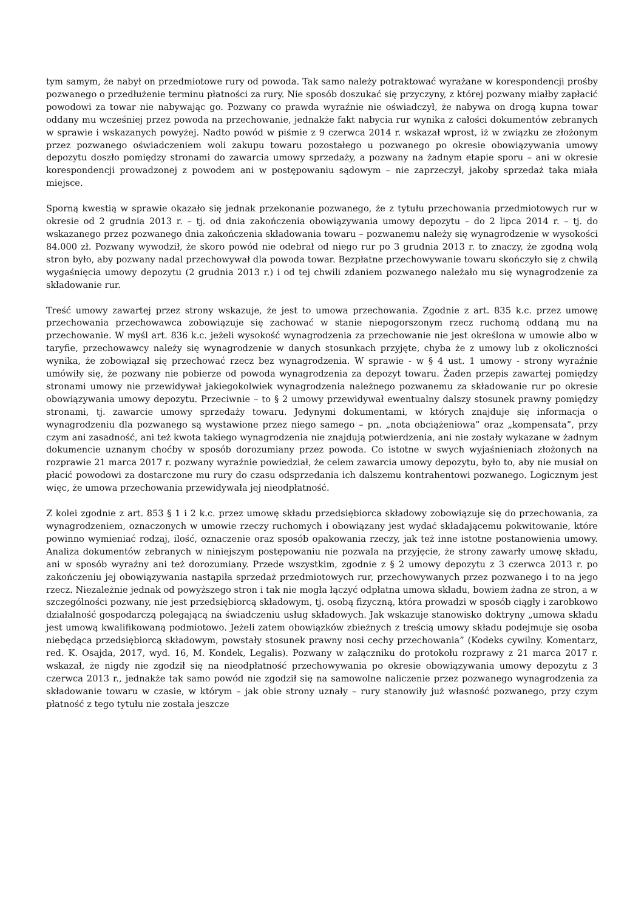tym samym, że nabył on przedmiotowe rury od powoda. Tak samo należy potraktować wyrażane w korespondencji prośby pozwanego o przedłużenie terminu płatności za rury. Nie sposób doszukać się przyczyny, z której pozwany miałby zapłacić powodowi za towar nie nabywając go. Pozwany co prawda wyraźnie nie oświadczył, że nabywa on drogą kupna towar oddany mu wcześniej przez powoda na przechowanie, jednakże fakt nabycia rur wynika z całości dokumentów zebranych w sprawie i wskazanych powyżej. Nadto powód w piśmie z 9 czerwca 2014 r. wskazał wprost, iż w związku ze złożonym przez pozwanego oświadczeniem woli zakupu towaru pozostałego u pozwanego po okresie obowiązywania umowy depozytu doszło pomiędzy stronami do zawarcia umowy sprzedaży, a pozwany na żadnym etapie sporu – ani w okresie korespondencji prowadzonej z powodem ani w postępowaniu sądowym – nie zaprzeczył, jakoby sprzedaż taka miała miejsce.
Sporną kwestią w sprawie okazało się jednak przekonanie pozwanego, że z tytułu przechowania przedmiotowych rur w okresie od 2 grudnia 2013 r. – tj. od dnia zakończenia obowiązywania umowy depozytu – do 2 lipca 2014 r. – tj. do wskazanego przez pozwanego dnia zakończenia składowania towaru – pozwanemu należy się wynagrodzenie w wysokości 84.000 zł. Pozwany wywodził, że skoro powód nie odebrał od niego rur po 3 grudnia 2013 r. to znaczy, że zgodną wolą stron było, aby pozwany nadal przechowywał dla powoda towar. Bezpłatne przechowywanie towaru skończyło się z chwilą wygaśnięcia umowy depozytu (2 grudnia 2013 r.) i od tej chwili zdaniem pozwanego należało mu się wynagrodzenie za składowanie rur.
Treść umowy zawartej przez strony wskazuje, że jest to umowa przechowania. Zgodnie z art. 835 k.c. przez umowę przechowania przechowawca zobowiązuje się zachować w stanie niepogorszonym rzecz ruchomą oddaną mu na przechowanie. W myśl art. 836 k.c. jeżeli wysokość wynagrodzenia za przechowanie nie jest określona w umowie albo w taryfie, przechowawcy należy się wynagrodzenie w danych stosunkach przyjęte, chyba że z umowy lub z okoliczności wynika, że zobowiązał się przechować rzecz bez wynagrodzenia. W sprawie - w § 4 ust. 1 umowy - strony wyraźnie umówiły się, że pozwany nie pobierze od powoda wynagrodzenia za depozyt towaru. Żaden przepis zawartej pomiędzy stronami umowy nie przewidywał jakiegokolwiek wynagrodzenia należnego pozwanemu za składowanie rur po okresie obowiązywania umowy depozytu. Przeciwnie – to § 2 umowy przewidywał ewentualny dalszy stosunek prawny pomiędzy stronami, tj. zawarcie umowy sprzedaży towaru. Jedynymi dokumentami, w których znajduje się informacja o wynagrodzeniu dla pozwanego są wystawione przez niego samego – pn. „nota obciążeniowa” oraz „kompensata”, przy czym ani zasadność, ani też kwota takiego wynagrodzenia nie znajdują potwierdzenia, ani nie zostały wykazane w żadnym dokumencie uznanym choćby w sposób dorozumiany przez powoda. Co istotne w swych wyjaśnieniach złożonych na rozprawie 21 marca 2017 r. pozwany wyraźnie powiedział, że celem zawarcia umowy depozytu, było to, aby nie musiał on płacić powodowi za dostarczone mu rury do czasu odsprzedania ich dalszemu kontrahentowi pozwanego. Logicznym jest więc, że umowa przechowania przewidywała jej nieodpłatność.
Z kolei zgodnie z art. 853 § 1 i 2 k.c. przez umowę składu przedsiębiorca składowy zobowiązuje się do przechowania, za wynagrodzeniem, oznaczonych w umowie rzeczy ruchomych i obowiązany jest wydać składającemu pokwitowanie, które powinno wymieniać rodzaj, ilość, oznaczenie oraz sposób opakowania rzeczy, jak też inne istotne postanowienia umowy. Analiza dokumentów zebranych w niniejszym postępowaniu nie pozwala na przyjęcie, że strony zawarły umowę składu, ani w sposób wyraźny ani też dorozumiany. Przede wszystkim, zgodnie z § 2 umowy depozytu z 3 czerwca 2013 r. po zakończeniu jej obowiązywania nastąpiła sprzedaż przedmiotowych rur, przechowywanych przez pozwanego i to na jego rzecz. Niezależnie jednak od powyższego stron i tak nie mogła łączyć odpłatna umowa składu, bowiem żadna ze stron, a w szczególności pozwany, nie jest przedsiębiorcą składowym, tj. osobą fizyczną, która prowadzi w sposób ciągły i zarobkowo działalność gospodarczą polegającą na świadczeniu usług składowych. Jak wskazuje stanowisko doktryny „umowa składu jest umową kwalifikowaną podmiotowo. Jeżeli zatem obowiązków zbieżnych z treścią umowy składu podejmuje się osoba niebędąca przedsiębiorcą składowym, powstały stosunek prawny nosi cechy przechowania” (Kodeks cywilny. Komentarz, red. K. Osajda, 2017, wyd. 16, M. Kondek, Legalis). Pozwany w załączniku do protokołu rozprawy z 21 marca 2017 r. wskazał, że nigdy nie zgodził się na nieodpłatność przechowywania po okresie obowiązywania umowy depozytu z 3 czerwca 2013 r., jednakże tak samo powód nie zgodził się na samowolne naliczenie przez pozwanego wynagrodzenia za składowanie towaru w czasie, w którym – jak obie strony uznały – rury stanowiły już własność pozwanego, przy czym płatność z tego tytułu nie została jeszcze